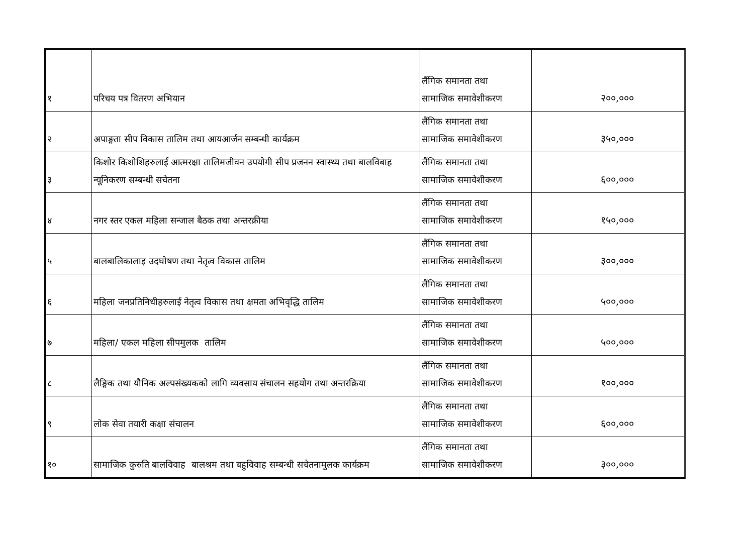| १ | परिचय पत्र वितरण अभियान | लैंगिक समानता तथा सामाजिक समावेशीकरण | २००,००० |
| २ | अपाङ्गता सीप विकास तालिम तथा आयआर्जन सम्बन्धी कार्यक्रम | लैंगिक समानता तथा सामाजिक समावेशीकरण | ३५०,००० |
| ३ | किशोर किशोशिहरुलाई आत्मरक्षा तालिमजीवन उपयोगी सीप प्रजनन स्वास्थ्य तथा बालविबाह न्यूनिकरण सम्बन्धी सचेतना | लैंगिक समानता तथा सामाजिक समावेशीकरण | ६००,००० |
| ४ | नगर स्तर एकल महिला सन्जाल बैठक तथा अन्तरक्रीया | लैंगिक समानता तथा सामाजिक समावेशीकरण | १५०,००० |
| ५ | बालबालिकालाइ उदघोषण तथा नेतृत्व विकास तालिम | लैंगिक समानता तथा सामाजिक समावेशीकरण | ३००,००० |
| ६ | महिला जनप्रतिनिधीहरुलाई नेतृत्व विकास तथा क्षमता अभिवृद्धि तालिम | लैंगिक समानता तथा सामाजिक समावेशीकरण | ५००,००० |
| ७ | महिला/ एकल महिला सीपमुलक तालिम | लैंगिक समानता तथा सामाजिक समावेशीकरण | ५००,००० |
| ८ | लैङ्गिक तथा यौनिक अल्पसंख्यकको लागि व्यवसाय संचालन सहयोग तथा अन्तरक्रिया | लैंगिक समानता तथा सामाजिक समावेशीकरण | १००,००० |
| ९ | लोक सेवा तयारी कक्षा संचालन | लैंगिक समानता तथा सामाजिक समावेशीकरण | ६००,००० |
| १० | सामाजिक कुरुति बालविवाह बालश्रम तथा बहुविवाह सम्बन्धी सचेतनामुलक कार्यक्रम | लैंगिक समानता तथा सामाजिक समावेशीकरण | ३००,००० |